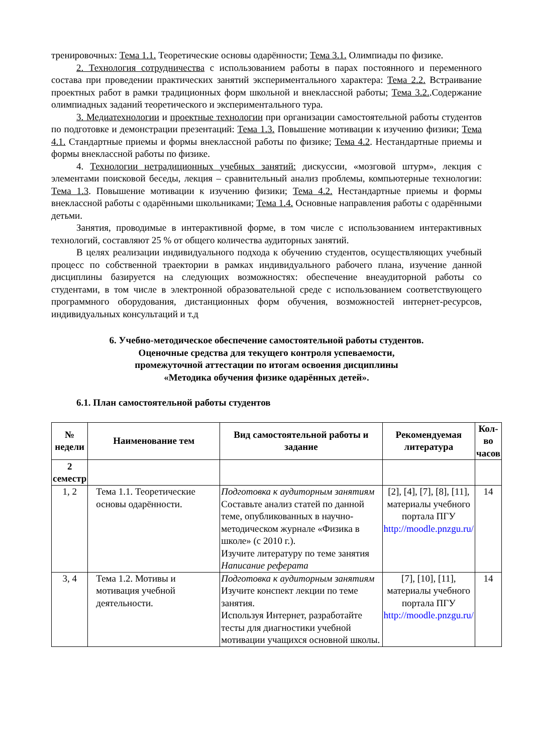тренировочных: Тема 1.1. Теоретические основы одарённости; Тема 3.1. Олимпиады по физике.
2. Технология сотрудничества с использованием работы в парах постоянного и переменного состава при проведении практических занятий экспериментального характера: Тема 2.2. Встраивание проектных работ в рамки традиционных форм школьной и внеклассной работы; Тема 3.2..Содержание олимпиадных заданий теоретического и экспериментального тура.
3. Медиатехнологии и проектные технологии при организации самостоятельной работы студентов по подготовке и демонстрации презентаций: Тема 1.3. Повышение мотивации к изучению физики; Тема 4.1. Стандартные приемы и формы внеклассной работы по физике; Тема 4.2. Нестандартные приемы и формы внеклассной работы по физике.
4. Технологии нетрадиционных учебных занятий: дискуссии, «мозговой штурм», лекция с элементами поисковой беседы, лекция – сравнительный анализ проблемы, компьютерные технологии: Тема 1.3. Повышение мотивации к изучению физики; Тема 4.2. Нестандартные приемы и формы внеклассной работы с одарёнными школьниками; Тема 1.4. Основные направления работы с одарёнными детьми.
Занятия, проводимые в интерактивной форме, в том числе с использованием интерактивных технологий, составляют 25 % от общего количества аудиторных занятий.
В целях реализации индивидуального подхода к обучению студентов, осуществляющих учебный процесс по собственной траектории в рамках индивидуального рабочего плана, изучение данной дисциплины базируется на следующих возможностях: обеспечение внеаудиторной работы со студентами, в том числе в электронной образовательной среде с использованием соответствующего программного оборудования, дистанционных форм обучения, возможностей интернет-ресурсов, индивидуальных консультаций и т.д
6. Учебно-методическое обеспечение самостоятельной работы студентов.
Оценочные средства для текущего контроля успеваемости,
промежуточной аттестации по итогам освоения дисциплины
«Методика обучения физике одарённых детей».
6.1. План самостоятельной работы студентов
| № недели | Наименование тем | Вид самостоятельной работы и задание | Рекомендуемая литература | Кол-во часов |
| --- | --- | --- | --- | --- |
| 2 семестр | | | | |
| 1, 2 | Тема 1.1. Теоретические основы одарённости. | Подготовка к аудиторным занятиям Составьте анализ статей по данной теме, опубликованных в научно-методическом журнале «Физика в школе» (с 2010 г.). Изучите литературу по теме занятия Написание реферата | [2], [4], [7], [8], [11], материалы учебного портала ПГУ http://moodle.pnzgu.ru/ | 14 |
| 3, 4 | Тема 1.2. Мотивы и мотивация учебной деятельности. | Подготовка к аудиторным занятиям Изучите конспект лекции по теме занятия. Используя Интернет, разработайте тесты для диагностики учебной мотивации учащихся основной школы. | [7], [10], [11], материалы учебного портала ПГУ http://moodle.pnzgu.ru/ | 14 |